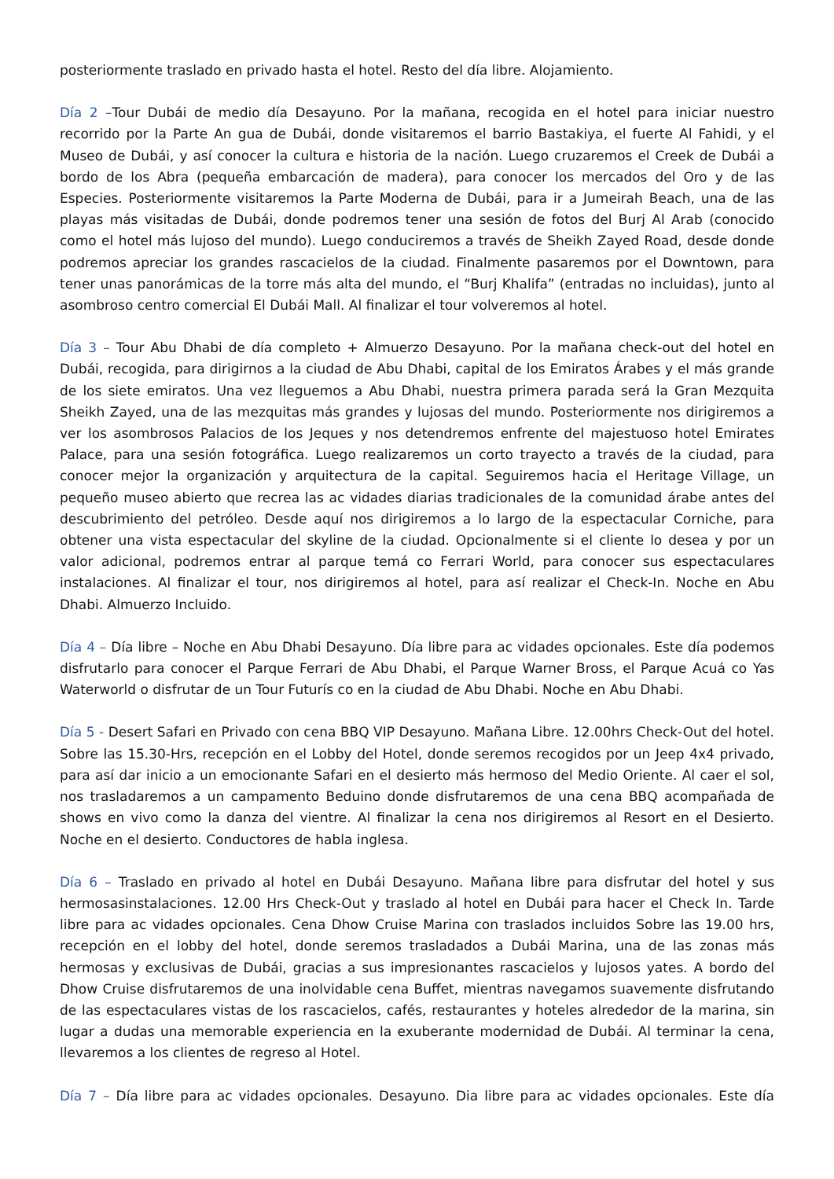posteriormente traslado en privado hasta el hotel. Resto del día libre. Alojamiento.
Día 2 –Tour Dubái de medio día Desayuno. Por la mañana, recogida en el hotel para iniciar nuestro recorrido por la Parte An gua de Dubái, donde visitaremos el barrio Bastakiya, el fuerte Al Fahidi, y el Museo de Dubái, y así conocer la cultura e historia de la nación. Luego cruzaremos el Creek de Dubái a bordo de los Abra (pequeña embarcación de madera), para conocer los mercados del Oro y de las Especies. Posteriormente visitaremos la Parte Moderna de Dubái, para ir a Jumeirah Beach, una de las playas más visitadas de Dubái, donde podremos tener una sesión de fotos del Burj Al Arab (conocido como el hotel más lujoso del mundo). Luego conduciremos a través de Sheikh Zayed Road, desde donde podremos apreciar los grandes rascacielos de la ciudad. Finalmente pasaremos por el Downtown, para tener unas panorámicas de la torre más alta del mundo, el “Burj Khalifa” (entradas no incluidas), junto al asombroso centro comercial El Dubái Mall. Al finalizar el tour volveremos al hotel.
Día 3 – Tour Abu Dhabi de día completo + Almuerzo Desayuno. Por la mañana check-out del hotel en Dubái, recogida, para dirigirnos a la ciudad de Abu Dhabi, capital de los Emiratos Árabes y el más grande de los siete emiratos. Una vez lleguemos a Abu Dhabi, nuestra primera parada será la Gran Mezquita Sheikh Zayed, una de las mezquitas más grandes y lujosas del mundo. Posteriormente nos dirigiremos a ver los asombrosos Palacios de los Jeques y nos detendremos enfrente del majestuoso hotel Emirates Palace, para una sesión fotográfica. Luego realizaremos un corto trayecto a través de la ciudad, para conocer mejor la organización y arquitectura de la capital. Seguiremos hacia el Heritage Village, un pequeño museo abierto que recrea las ac vidades diarias tradicionales de la comunidad árabe antes del descubrimiento del petróleo. Desde aquí nos dirigiremos a lo largo de la espectacular Corniche, para obtener una vista espectacular del skyline de la ciudad. Opcionalmente si el cliente lo desea y por un valor adicional, podremos entrar al parque temá co Ferrari World, para conocer sus espectaculares instalaciones. Al finalizar el tour, nos dirigiremos al hotel, para así realizar el Check-In. Noche en Abu Dhabi. Almuerzo Incluido.
Día 4 – Día libre – Noche en Abu Dhabi Desayuno. Día libre para ac vidades opcionales. Este día podemos disfrutarlo para conocer el Parque Ferrari de Abu Dhabi, el Parque Warner Bross, el Parque Acuá co Yas Waterworld o disfrutar de un Tour Futurís co en la ciudad de Abu Dhabi. Noche en Abu Dhabi.
Día 5 - Desert Safari en Privado con cena BBQ VIP Desayuno. Mañana Libre. 12.00hrs Check-Out del hotel. Sobre las 15.30-Hrs, recepción en el Lobby del Hotel, donde seremos recogidos por un Jeep 4x4 privado, para así dar inicio a un emocionante Safari en el desierto más hermoso del Medio Oriente. Al caer el sol, nos trasladaremos a un campamento Beduino donde disfrutaremos de una cena BBQ acompañada de shows en vivo como la danza del vientre. Al finalizar la cena nos dirigiremos al Resort en el Desierto. Noche en el desierto. Conductores de habla inglesa.
Día 6 – Traslado en privado al hotel en Dubái Desayuno. Mañana libre para disfrutar del hotel y sus hermosasinstalaciones. 12.00 Hrs Check-Out y traslado al hotel en Dubái para hacer el Check In. Tarde libre para ac vidades opcionales. Cena Dhow Cruise Marina con traslados incluidos Sobre las 19.00 hrs, recepción en el lobby del hotel, donde seremos trasladados a Dubái Marina, una de las zonas más hermosas y exclusivas de Dubái, gracias a sus impresionantes rascacielos y lujosos yates. A bordo del Dhow Cruise disfrutaremos de una inolvidable cena Buffet, mientras navegamos suavemente disfrutando de las espectaculares vistas de los rascacielos, cafés, restaurantes y hoteles alrededor de la marina, sin lugar a dudas una memorable experiencia en la exuberante modernidad de Dubái. Al terminar la cena, llevaremos a los clientes de regreso al Hotel.
Día 7 – Día libre para ac vidades opcionales. Desayuno. Dia libre para ac vidades opcionales. Este día